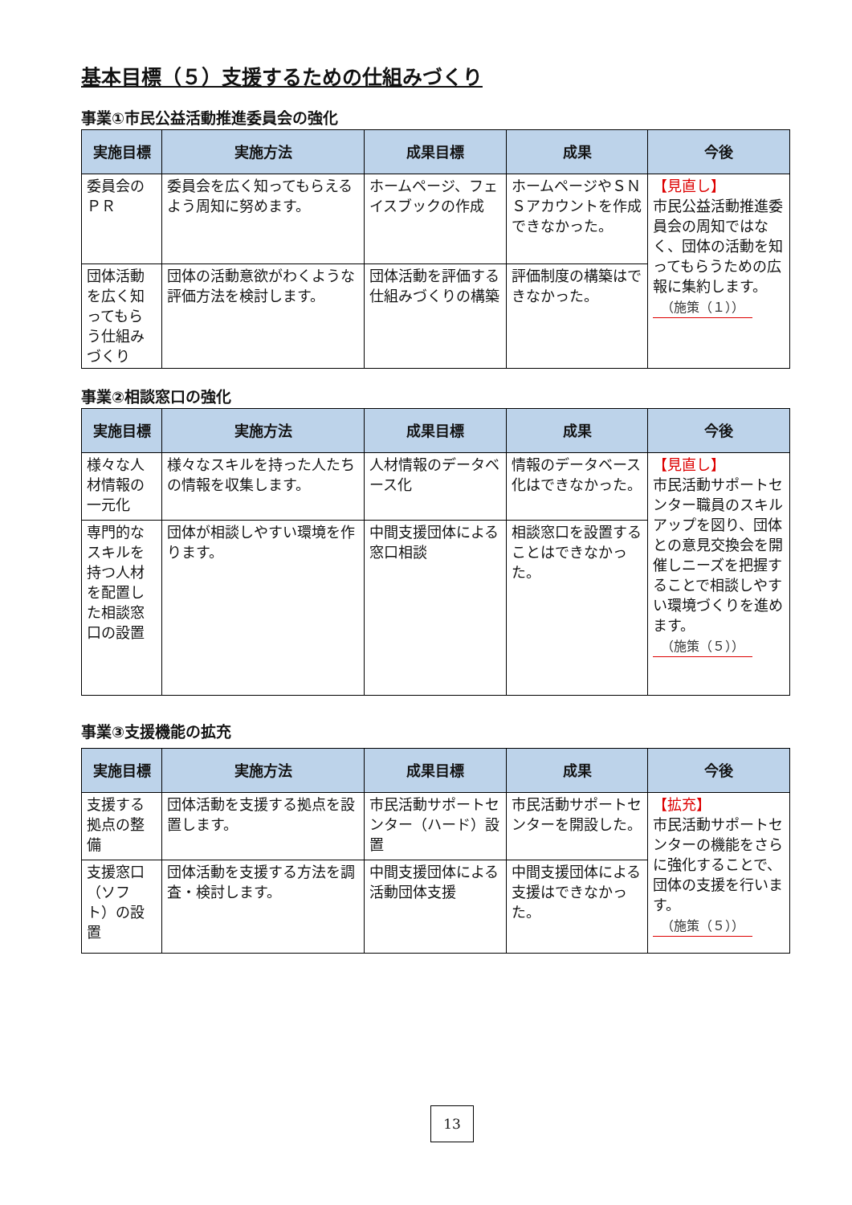基本目標（５）支援するための仕組みづくり
事業①市民公益活動推進委員会の強化
| 実施目標 | 実施方法 | 成果目標 | 成果 | 今後 |
| --- | --- | --- | --- | --- |
| 委員会のＰＲ | 委員会を広く知ってもらえるよう周知に努めます。 | ホームページ、フェイスブックの作成 | ホームページやＳＮＳアカウントを作成できなかった。 | 【見直し】 市民公益活動推進委員会の周知ではなく、団体の活動を知ってもらうための広報に集約します。 （施策（１）） |
| 団体活動を広く知ってもらう仕組みづくり | 団体の活動意欲がわくような評価方法を検討します。 | 団体活動を評価する仕組みづくりの構築 | 評価制度の構築はできなかった。 | |
事業②相談窓口の強化
| 実施目標 | 実施方法 | 成果目標 | 成果 | 今後 |
| --- | --- | --- | --- | --- |
| 様々な人材情報の一元化 | 様々なスキルを持った人たちの情報を収集します。 | 人材情報のデータベース化 | 情報のデータベース化はできなかった。 | 【見直し】 市民活動サポートセンター職員のスキルアップを図り、団体との意見交換会を開催しニーズを把握することで相談しやすい環境づくりを進めます。 （施策（５）） |
| 専門的なスキルを持つ人材を配置した相談窓口の設置 | 団体が相談しやすい環境を作ります。 | 中間支援団体による窓口相談 | 相談窓口を設置することはできなかった。 | |
事業③支援機能の拡充
| 実施目標 | 実施方法 | 成果目標 | 成果 | 今後 |
| --- | --- | --- | --- | --- |
| 支援する拠点の整備 | 団体活動を支援する拠点を設置します。 | 市民活動サポートセンター（ハード）設置 | 市民活動サポートセンターを開設した。 | 【拡充】 市民活動サポートセンターの機能をさらに強化することで、団体の支援を行います。 （施策（５）） |
| 支援窓口（ソフト）の設置 | 団体活動を支援する方法を調査・検討します。 | 中間支援団体による活動団体支援 | 中間支援団体による支援はできなかった。 | |
13